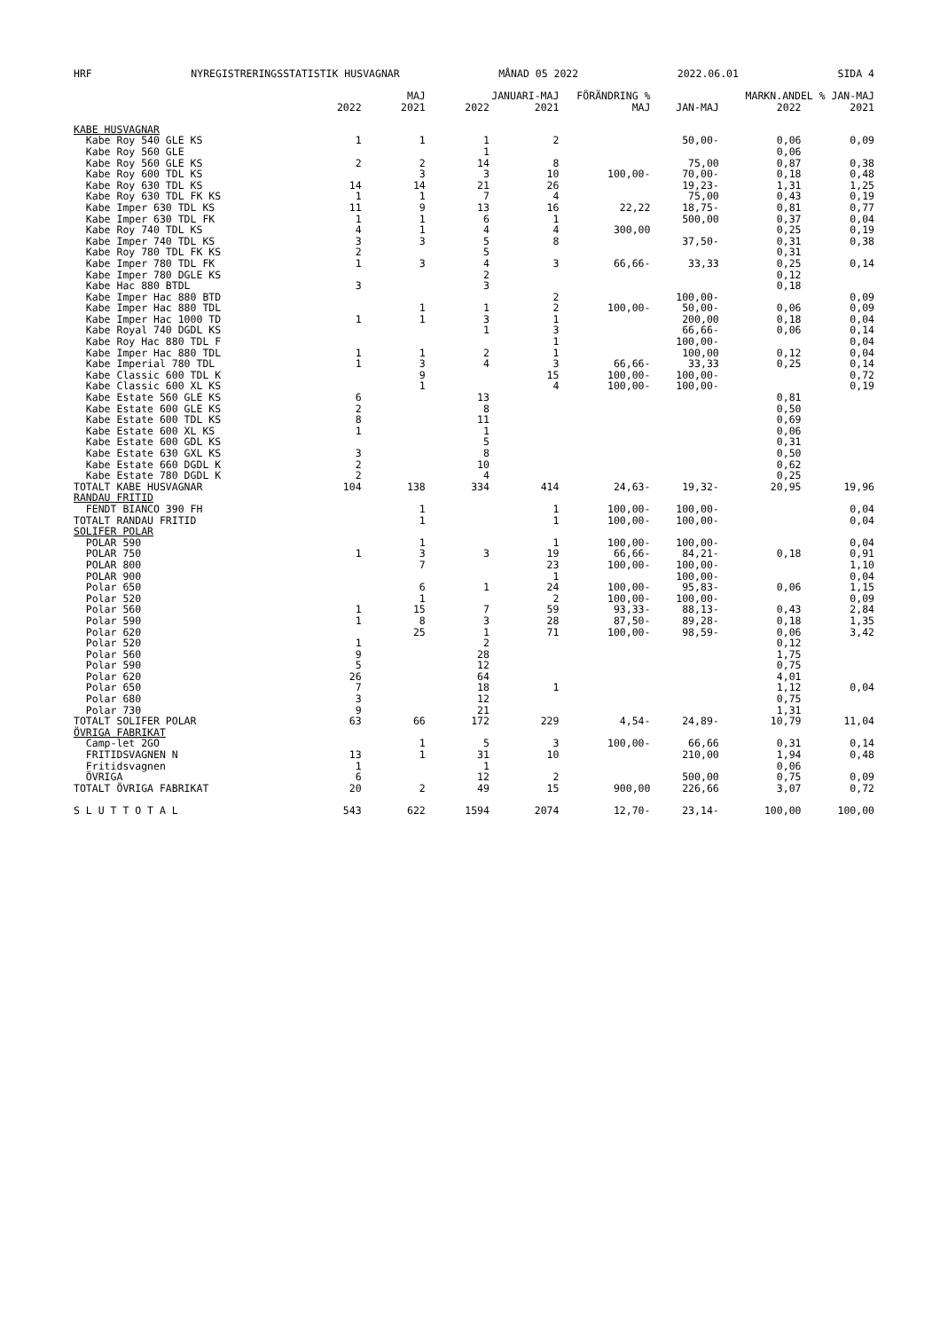HRF NYREGISTRERINGSSTATISTIK HUSVAGNAR MÅNAD 05 2022 2022.06.01 SIDA 4
| | | MAJ | | JANUARI-MAJ | FÖRÄNDRING % | | MARKN.ANDEL % JAN-MAJ | |
| --- | --- | --- | --- | --- | --- | --- | --- | --- |
| | 2022 | 2021 | 2022 | 2021 | MAJ | JAN-MAJ | 2022 | 2021 |
| KABE HUSVAGNAR | | | | | | | | |
| Kabe Roy 540 GLE KS | 1 | 1 | 1 | 2 | | 50,00- | 0,06 | 0,09 |
| Kabe Roy 560 GLE | | | 1 | | | | 0,06 | |
| Kabe Roy 560 GLE KS | 2 | 2 | 14 | 8 | | 75,00 | 0,87 | 0,38 |
| Kabe Roy 600 TDL KS | | 3 | 3 | 10 | 100,00- | 70,00- | 0,18 | 0,48 |
| Kabe Roy 630 TDL KS | 14 | 14 | 21 | 26 | | 19,23- | 1,31 | 1,25 |
| Kabe Roy 630 TDL FK KS | 1 | 1 | 7 | 4 | | 75,00 | 0,43 | 0,19 |
| Kabe Imper 630 TDL KS | 11 | 9 | 13 | 16 | 22,22 | 18,75- | 0,81 | 0,77 |
| Kabe Imper 630 TDL FK | 1 | 1 | 6 | 1 | | 500,00 | 0,37 | 0,04 |
| Kabe Roy 740 TDL KS | 4 | 1 | 4 | 4 | 300,00 | | 0,25 | 0,19 |
| Kabe Imper 740 TDL KS | 3 | 3 | 5 | 8 | | 37,50- | 0,31 | 0,38 |
| Kabe Roy 780 TDL FK KS | 2 | | 5 | | | | 0,31 | |
| Kabe Imper 780 TDL FK | 1 | 3 | 4 | 3 | 66,66- | 33,33 | 0,25 | 0,14 |
| Kabe Imper 780 DGLE KS | | | 2 | | | | 0,12 | |
| Kabe Hac 880 BTDL | 3 | | 3 | | | | 0,18 | |
| Kabe Imper Hac 880 BTD | | | | 2 | | 100,00- | | 0,09 |
| Kabe Imper Hac 880 TDL | | 1 | 1 | 2 | 100,00- | 50,00- | 0,06 | 0,09 |
| Kabe Imper Hac 1000 TD | 1 | 1 | 3 | 1 | | 200,00 | 0,18 | 0,04 |
| Kabe Royal 740 DGDL KS | | | 1 | 3 | | 66,66- | 0,06 | 0,14 |
| Kabe Roy Hac 880 TDL F | | | | 1 | | 100,00- | | 0,04 |
| Kabe Imper Hac 880 TDL | 1 | 1 | 2 | 1 | | 100,00 | 0,12 | 0,04 |
| Kabe Imperial 780 TDL | 1 | 3 | 4 | 3 | 66,66- | 33,33 | 0,25 | 0,14 |
| Kabe Classic 600 TDL K | | 9 | | 15 | 100,00- | 100,00- | | 0,72 |
| Kabe Classic 600 XL KS | | 1 | | 4 | 100,00- | 100,00- | | 0,19 |
| Kabe Estate 560 GLE KS | 6 | | 13 | | | | 0,81 | |
| Kabe Estate 600 GLE KS | 2 | | 8 | | | | 0,50 | |
| Kabe Estate 600 TDL KS | 8 | | 11 | | | | 0,69 | |
| Kabe Estate 600 XL KS | 1 | | 1 | | | | 0,06 | |
| Kabe Estate 600 GDL KS | | | 5 | | | | 0,31 | |
| Kabe Estate 630 GXL KS | 3 | | 8 | | | | 0,50 | |
| Kabe Estate 660 DGDL K | 2 | | 10 | | | | 0,62 | |
| Kabe Estate 780 DGDL K | 2 | | 4 | | | | 0,25 | |
| TOTALT KABE HUSVAGNAR | 104 | 138 | 334 | 414 | 24,63- | 19,32- | 20,95 | 19,96 |
| RANDAU FRITID | | | | | | | | |
| FENDT BIANCO 390 FH | | 1 | | 1 | 100,00- | 100,00- | | 0,04 |
| TOTALT RANDAU FRITID | | 1 | | 1 | 100,00- | 100,00- | | 0,04 |
| SOLIFER POLAR | | | | | | | | |
| POLAR 590 | | 1 | | 1 | 100,00- | 100,00- | | 0,04 |
| POLAR 750 | 1 | 3 | 3 | 19 | 66,66- | 84,21- | 0,18 | 0,91 |
| POLAR 800 | | 7 | | 23 | 100,00- | 100,00- | | 1,10 |
| POLAR 900 | | | | 1 | | 100,00- | | 0,04 |
| Polar 650 | | 6 | 1 | 24 | 100,00- | 95,83- | 0,06 | 1,15 |
| Polar 520 | | 1 | | 2 | 100,00- | 100,00- | | 0,09 |
| Polar 560 | 1 | 15 | 7 | 59 | 93,33- | 88,13- | 0,43 | 2,84 |
| Polar 590 | 1 | 8 | 3 | 28 | 87,50- | 89,28- | 0,18 | 1,35 |
| Polar 620 | | 25 | 1 | 71 | 100,00- | 98,59- | 0,06 | 3,42 |
| Polar 520 | 1 | | 2 | | | | 0,12 | |
| Polar 560 | 9 | | 28 | | | | 1,75 | |
| Polar 590 | 5 | | 12 | | | | 0,75 | |
| Polar 620 | 26 | | 64 | | | | 4,01 | |
| Polar 650 | 7 | | 18 | 1 | | | 1,12 | 0,04 |
| Polar 680 | 3 | | 12 | | | | 0,75 | |
| Polar 730 | 9 | | 21 | | | | 1,31 | |
| TOTALT SOLIFER POLAR | 63 | 66 | 172 | 229 | 4,54- | 24,89- | 10,79 | 11,04 |
| ÖVRIGA FABRIKAT | | | | | | | | |
| Camp-let 2GO | | 1 | 5 | 3 | 100,00- | 66,66 | 0,31 | 0,14 |
| FRITIDSVAGNEN N | 13 | 1 | 31 | 10 | | 210,00 | 1,94 | 0,48 |
| Fritidsvagnen | 1 | | 1 | | | | 0,06 | |
| ÖVRIGA | 6 | | 12 | 2 | | 500,00 | 0,75 | 0,09 |
| TOTALT ÖVRIGA FABRIKAT | 20 | 2 | 49 | 15 | 900,00 | 226,66 | 3,07 | 0,72 |
| S L U T T O T A L | 543 | 622 | 1594 | 2074 | 12,70- | 23,14- | 100,00 | 100,00 |